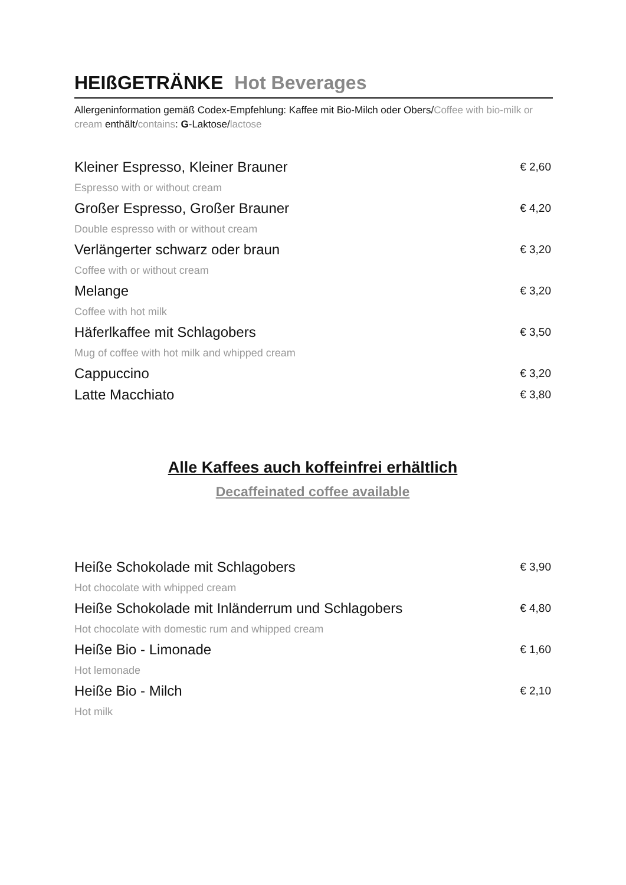HEIßGETRÄNKE Hot Beverages
Allergeninformation gemäß Codex-Empfehlung: Kaffee mit Bio-Milch oder Obers/Coffee with bio-milk or cream enthält/contains: G-Laktose/lactose
Kleiner Espresso, Kleiner Brauner € 2,60
Espresso with or without cream
Großer Espresso, Großer Brauner € 4,20
Double espresso with or without cream
Verlängerter schwarz oder braun € 3,20
Coffee with or without cream
Melange € 3,20
Coffee with hot milk
Häferlkaffee mit Schlagobers € 3,50
Mug of coffee with hot milk and whipped cream
Cappuccino € 3,20
Latte Macchiato € 3,80
Alle Kaffees auch koffeinfrei erhältlich
Decaffeinated coffee available
Heiße Schokolade mit Schlagobers € 3,90
Hot chocolate with whipped cream
Heiße Schokolade mit Inländerrum und Schlagobers € 4,80
Hot chocolate with domestic rum and whipped cream
Heiße Bio - Limonade € 1,60
Hot lemonade
Heiße Bio - Milch € 2,10
Hot milk